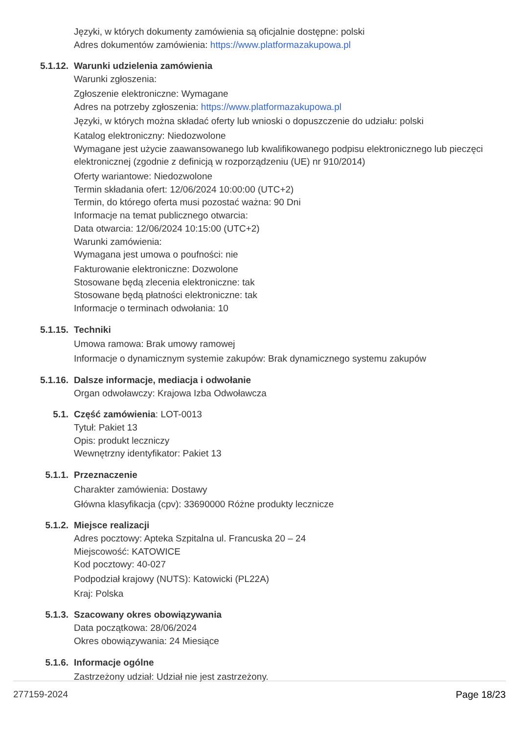Języki, w których dokumenty zamówienia są oficjalnie dostępne: polski
Adres dokumentów zamówienia: https://www.platformazakupowa.pl
5.1.12. Warunki udzielenia zamówienia
Warunki zgłoszenia:
Zgłoszenie elektroniczne: Wymagane
Adres na potrzeby zgłoszenia: https://www.platformazakupowa.pl
Języki, w których można składać oferty lub wnioski o dopuszczenie do udziału: polski
Katalog elektroniczny: Niedozwolone
Wymagane jest użycie zaawansowanego lub kwalifikowanego podpisu elektronicznego lub pieczęci elektronicznej (zgodnie z definicją w rozporządzeniu (UE) nr 910/2014)
Oferty wariantowe: Niedozwolone
Termin składania ofert: 12/06/2024 10:00:00 (UTC+2)
Termin, do którego oferta musi pozostać ważna: 90 Dni
Informacje na temat publicznego otwarcia:
Data otwarcia: 12/06/2024 10:15:00 (UTC+2)
Warunki zamówienia:
Wymagana jest umowa o poufności: nie
Fakturowanie elektroniczne: Dozwolone
Stosowane będą zlecenia elektroniczne: tak
Stosowane będą płatności elektroniczne: tak
Informacje o terminach odwołania: 10
5.1.15. Techniki
Umowa ramowa: Brak umowy ramowej
Informacje o dynamicznym systemie zakupów: Brak dynamicznego systemu zakupów
5.1.16. Dalsze informacje, mediacja i odwołanie
Organ odwoławczy: Krajowa Izba Odwoławcza
5.1. Część zamówienia: LOT-0013
Tytuł: Pakiet 13
Opis: produkt leczniczy
Wewnętrzny identyfikator: Pakiet 13
5.1.1. Przeznaczenie
Charakter zamówienia: Dostawy
Główna klasyfikacja (cpv): 33690000 Różne produkty lecznicze
5.1.2. Miejsce realizacji
Adres pocztowy: Apteka Szpitalna ul. Francuska 20 – 24
Miejscowość: KATOWICE
Kod pocztowy: 40-027
Podpodział krajowy (NUTS): Katowicki (PL22A)
Kraj: Polska
5.1.3. Szacowany okres obowiązywania
Data początkowa: 28/06/2024
Okres obowiązywania: 24 Miesiące
5.1.6. Informacje ogólne
Zastrzeżony udział: Udział nie jest zastrzeżony.
277159-2024 Page 18/23